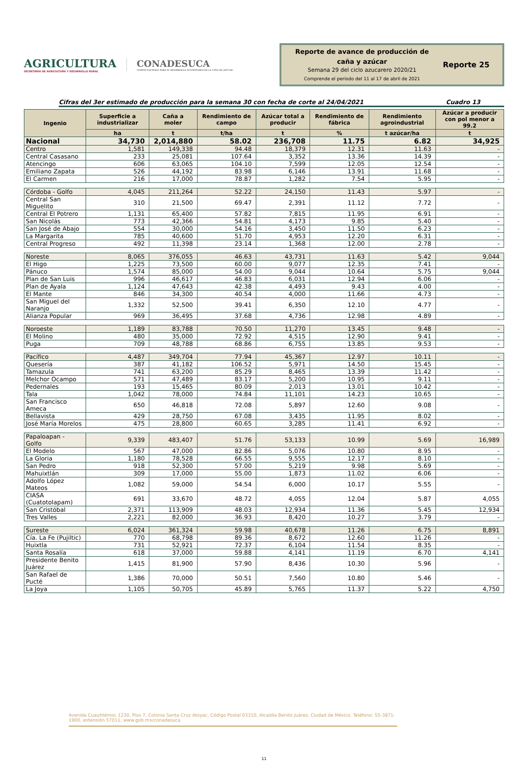AGRICULTURA
SECRETARÍA DE AGRICULTURA Y DESARROLLO RURAL
CONADESUCA
COMITÉ NACIONAL PARA EL DESARROLLO SUSTENTABLE DE LA CAÑA DE AZÚCAR
Reporte de avance de producción de
caña y azúcar
Semana 29 del ciclo azucarero 2020/21
Comprende el periodo del 11 al 17 de abril de 2021
Reporte 25
Cifras del 3er estimado de producción para la semana 30 con fecha de corte al 24/04/2021 Cuadro 13
| Ingenio | Superficie a industrializar | Caña a moler | Rendimiento de campo | Azúcar total a producir | Rendimiento de fábrica | Rendimiento agroindustrial | Azúcar a producir con pol menor a 99.2 |
| --- | --- | --- | --- | --- | --- | --- | --- |
| | ha | t | t/ha | t | % | t azúcar/ha | t |
| Nacional | 34,730 | 2,014,880 | 58.02 | 236,708 | 11.75 | 6.82 | 34,925 |
| Centro | 1,581 | 149,338 | 94.48 | 18,379 | 12.31 | 11.63 | - |
| Central Casasano | 233 | 25,081 | 107.64 | 3,352 | 13.36 | 14.39 | - |
| Atencingo | 606 | 63,065 | 104.10 | 7,599 | 12.05 | 12.54 | - |
| Emiliano Zapata | 526 | 44,192 | 83.98 | 6,146 | 13.91 | 11.68 | - |
| El Carmen | 216 | 17,000 | 78.87 | 1,282 | 7.54 | 5.95 | - |
| Córdoba - Golfo | 4,045 | 211,264 | 52.22 | 24,150 | 11.43 | 5.97 | - |
| Central San Miguelito | 310 | 21,500 | 69.47 | 2,391 | 11.12 | 7.72 | - |
| Central El Potrero | 1,131 | 65,400 | 57.82 | 7,815 | 11.95 | 6.91 | - |
| San Nicolás | 773 | 42,366 | 54.81 | 4,173 | 9.85 | 5.40 | - |
| San José de Abajo | 554 | 30,000 | 54.16 | 3,450 | 11.50 | 6.23 | - |
| La Margarita | 785 | 40,600 | 51.70 | 4,953 | 12.20 | 6.31 | - |
| Central Progreso | 492 | 11,398 | 23.14 | 1,368 | 12.00 | 2.78 | - |
| Noreste | 8,065 | 376,055 | 46.63 | 43,731 | 11.63 | 5.42 | 9,044 |
| El Higo | 1,225 | 73,500 | 60.00 | 9,077 | 12.35 | 7.41 | - |
| Pánuco | 1,574 | 85,000 | 54.00 | 9,044 | 10.64 | 5.75 | 9,044 |
| Plan de San Luis | 996 | 46,617 | 46.83 | 6,031 | 12.94 | 6.06 | - |
| Plan de Ayala | 1,124 | 47,643 | 42.38 | 4,493 | 9.43 | 4.00 | - |
| El Mante | 846 | 34,300 | 40.54 | 4,000 | 11.66 | 4.73 | - |
| San Miguel del Naranjo | 1,332 | 52,500 | 39.41 | 6,350 | 12.10 | 4.77 | - |
| Alianza Popular | 969 | 36,495 | 37.68 | 4,736 | 12.98 | 4.89 | - |
| Noroeste | 1,189 | 83,788 | 70.50 | 11,270 | 13.45 | 9.48 | - |
| El Molino | 480 | 35,000 | 72.92 | 4,515 | 12.90 | 9.41 | - |
| Puga | 709 | 48,788 | 68.86 | 6,755 | 13.85 | 9.53 | - |
| Pacífico | 4,487 | 349,704 | 77.94 | 45,367 | 12.97 | 10.11 | - |
| Quesería | 387 | 41,182 | 106.52 | 5,971 | 14.50 | 15.45 | - |
| Tamazula | 741 | 63,200 | 85.29 | 8,465 | 13.39 | 11.42 | - |
| Melchor Ocampo | 571 | 47,489 | 83.17 | 5,200 | 10.95 | 9.11 | - |
| Pedernales | 193 | 15,465 | 80.09 | 2,013 | 13.01 | 10.42 | - |
| Tala | 1,042 | 78,000 | 74.84 | 11,101 | 14.23 | 10.65 | - |
| San Francisco Ameca | 650 | 46,818 | 72.08 | 5,897 | 12.60 | 9.08 | - |
| Bellavista | 429 | 28,750 | 67.08 | 3,435 | 11.95 | 8.02 | - |
| José María Morelos | 475 | 28,800 | 60.65 | 3,285 | 11.41 | 6.92 | - |
| Papaloapan - Golfo | 9,339 | 483,407 | 51.76 | 53,133 | 10.99 | 5.69 | 16,989 |
| El Modelo | 567 | 47,000 | 82.86 | 5,076 | 10.80 | 8.95 | - |
| La Gloria | 1,180 | 78,528 | 66.55 | 9,555 | 12.17 | 8.10 | - |
| San Pedro | 918 | 52,300 | 57.00 | 5,219 | 9.98 | 5.69 | - |
| Mahuixtlán | 309 | 17,000 | 55.00 | 1,873 | 11.02 | 6.06 | - |
| Adolfo López Mateos | 1,082 | 59,000 | 54.54 | 6,000 | 10.17 | 5.55 | - |
| CIASA (Cuatotolapam) | 691 | 33,670 | 48.72 | 4,055 | 12.04 | 5.87 | 4,055 |
| San Cristóbal | 2,371 | 113,909 | 48.03 | 12,934 | 11.36 | 5.45 | 12,934 |
| Tres Valles | 2,221 | 82,000 | 36.93 | 8,420 | 10.27 | 3.79 | - |
| Sureste | 6,024 | 361,324 | 59.98 | 40,678 | 11.26 | 6.75 | 8,891 |
| Cía. La Fe (Pujiltic) | 770 | 68,798 | 89.36 | 8,672 | 12.60 | 11.26 | - |
| Huixtla | 731 | 52,921 | 72.37 | 6,104 | 11.54 | 8.35 | - |
| Santa Rosalía | 618 | 37,000 | 59.88 | 4,141 | 11.19 | 6.70 | 4,141 |
| Presidente Benito Juárez | 1,415 | 81,900 | 57.90 | 8,436 | 10.30 | 5.96 | - |
| San Rafael de Pucté | 1,386 | 70,000 | 50.51 | 7,560 | 10.80 | 5.46 | - |
| La Joya | 1,105 | 50,705 | 45.89 | 5,765 | 11.37 | 5.22 | 4,750 |
Avenida Cuauhtémoc 1230, Piso 7, Colonia Santa Cruz Atoyac, Código Postal 03310, Alcaldía Benito Juárez, Ciudad de México. Teléfono: 55-3871-1900, extensión 57011, www.gob.mx/conadesuca
11